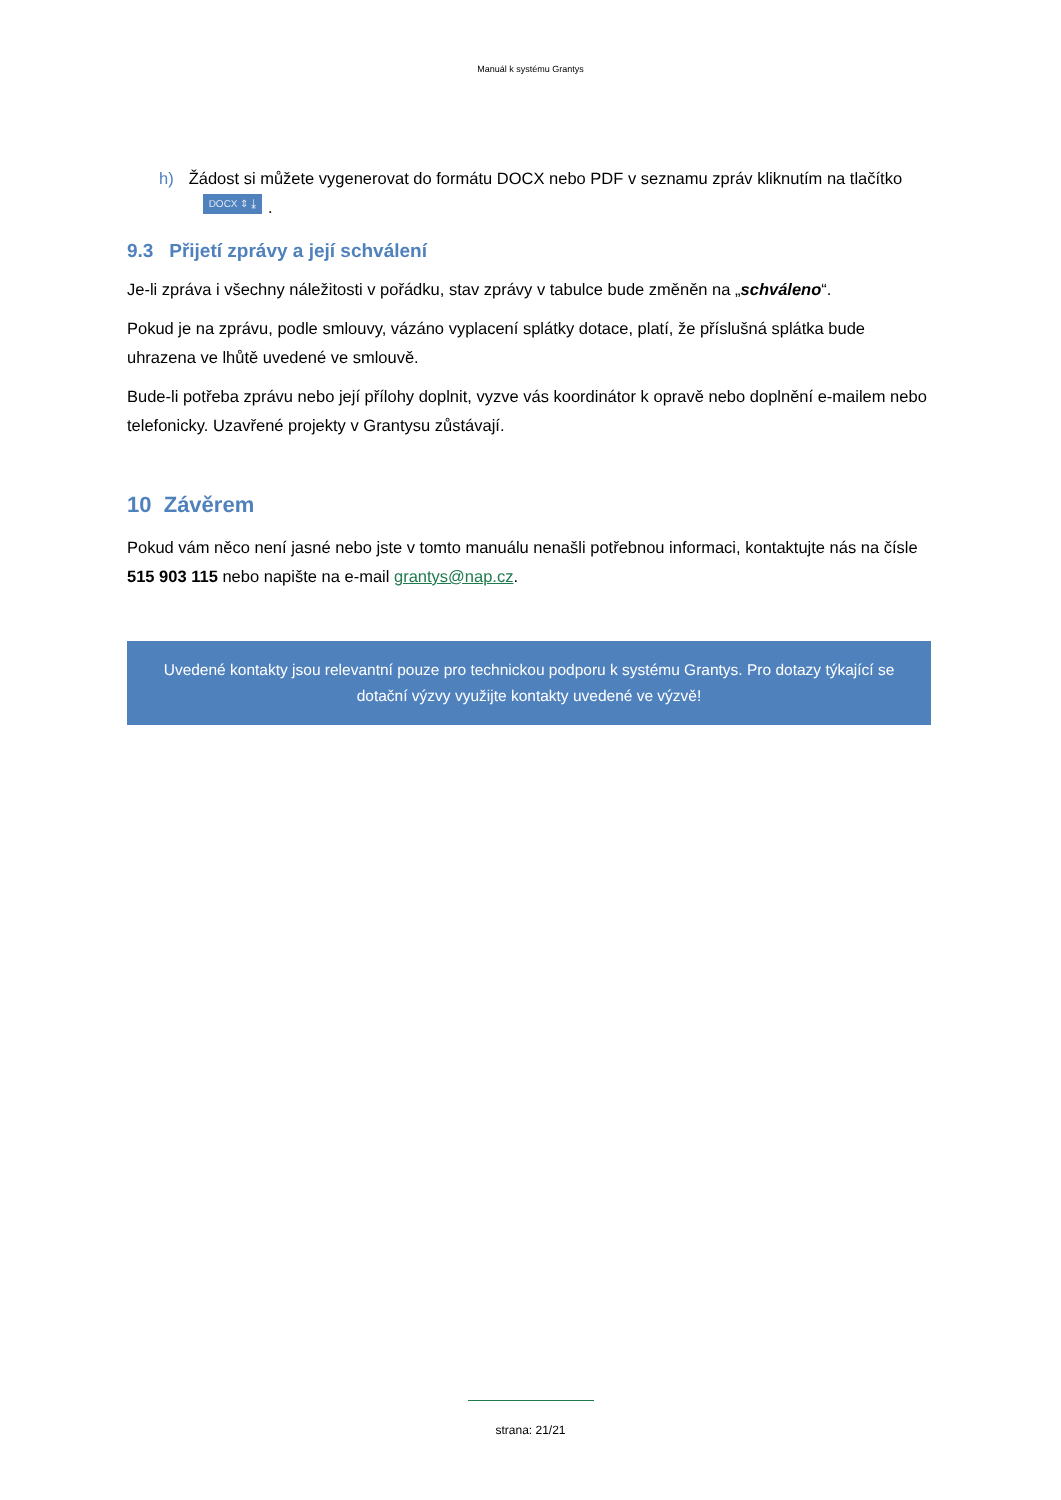Manuál k systému Grantys
h) Žádost si můžete vygenerovat do formátu DOCX nebo PDF v seznamu zpráv kliknutím na tlačítko DOCX ⇕ ⤓.
9.3 Přijetí zprávy a její schválení
Je-li zpráva i všechny náležitosti v pořádku, stav zprávy v tabulce bude změněn na „schváleno“.
Pokud je na zprávu, podle smlouvy, vázáno vyplacení splátky dotace, platí, že příslušná splátka bude uhrazena ve lhůtě uvedené ve smlouvě.
Bude-li potřeba zprávu nebo její přílohy doplnit, vyzve vás koordinátor k opravě nebo doplnění e-mailem nebo telefonicky. Uzavřené projekty v Grantysu zůstávají.
10 Závěrem
Pokud vám něco není jasné nebo jste v tomto manuálu nenašli potřebnou informaci, kontaktujte nás na čísle 515 903 115 nebo napište na e-mail grantys@nap.cz.
Uvedené kontakty jsou relevantní pouze pro technickou podporu k systému Grantys. Pro dotazy týkající se dotační výzvy využijte kontakty uvedené ve výzvě!
strana: 21/21